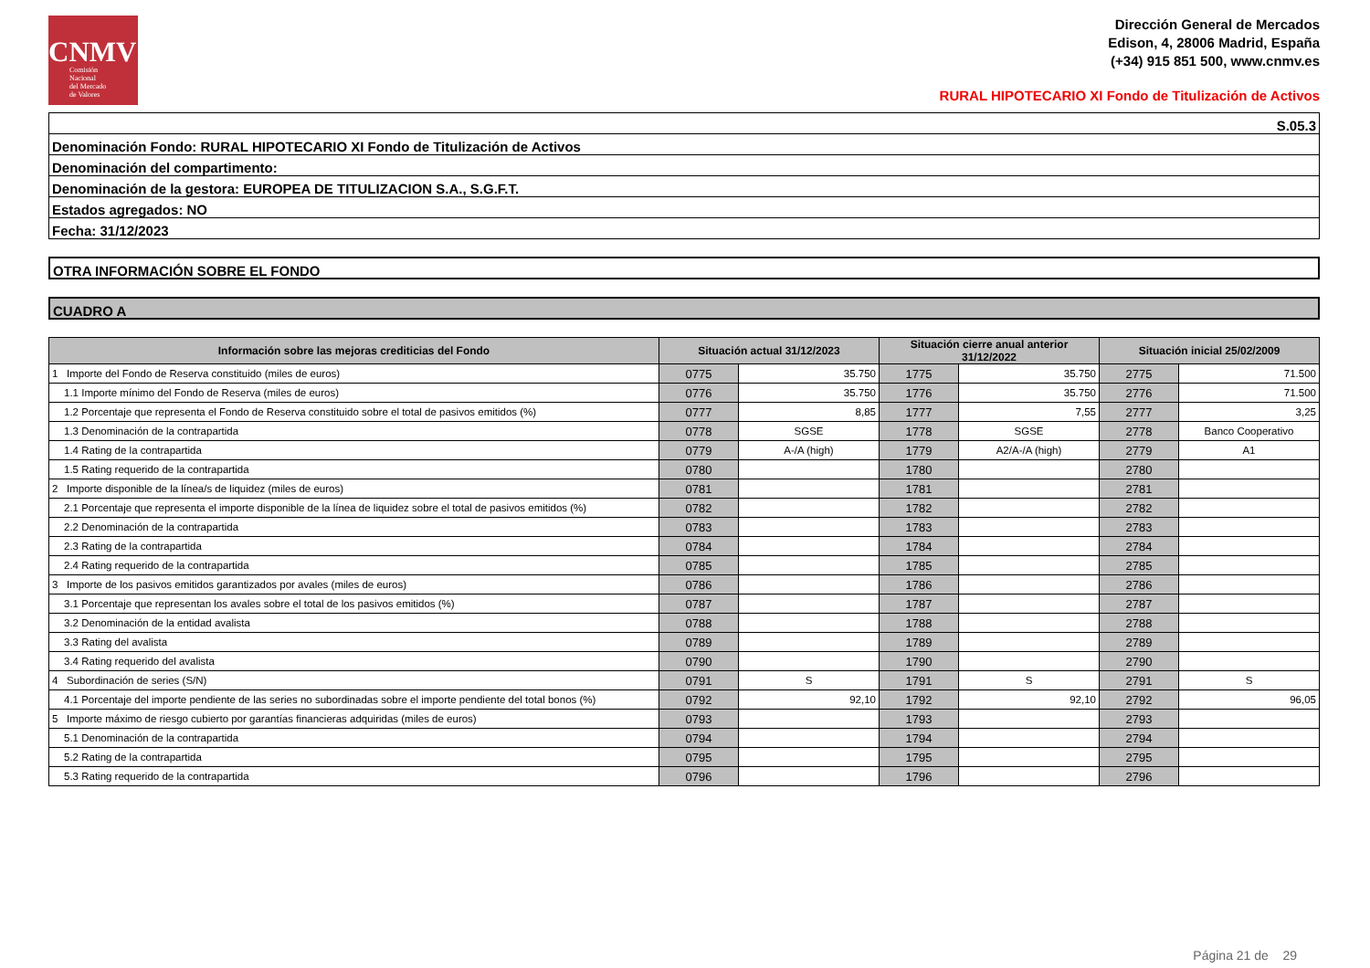CNMV
Comisión
Nacional
del Mercado
de Valores
Dirección General de Mercados
Edison, 4, 28006 Madrid, España
(+34) 915 851 500, www.cnmv.es
RURAL HIPOTECARIO XI Fondo de Titulización de Activos
S.05.3
Denominación Fondo: RURAL HIPOTECARIO XI Fondo de Titulización de Activos
Denominación del compartimento:
Denominación de la gestora: EUROPEA DE TITULIZACION S.A., S.G.F.T.
Estados agregados: NO
Fecha: 31/12/2023
OTRA INFORMACIÓN SOBRE EL FONDO
CUADRO A
| Información sobre las mejoras crediticias del Fondo | Situación actual 31/12/2023 | | Situación cierre anual anterior 31/12/2022 | | Situación inicial 25/02/2009 | |
| --- | --- | --- | --- | --- | --- | --- |
| 1 Importe del Fondo de Reserva constituido (miles de euros) | 0775 | 35.750 | 1775 | 35.750 | 2775 | 71.500 |
| 1.1 Importe mínimo del Fondo de Reserva (miles de euros) | 0776 | 35.750 | 1776 | 35.750 | 2776 | 71.500 |
| 1.2 Porcentaje que representa el Fondo de Reserva constituido sobre el total de pasivos emitidos (%) | 0777 | 8,85 | 1777 | 7,55 | 2777 | 3,25 |
| 1.3 Denominación de la contrapartida | 0778 | SGSE | 1778 | SGSE | 2778 | Banco Cooperativo |
| 1.4 Rating de la contrapartida | 0779 | A-/A (high) | 1779 | A2/A-/A (high) | 2779 | A1 |
| 1.5 Rating requerido de la contrapartida | 0780 | | 1780 | | 2780 | |
| 2 Importe disponible de la línea/s de liquidez (miles de euros) | 0781 | | 1781 | | 2781 | |
| 2.1 Porcentaje que representa el importe disponible de la línea de liquidez sobre el total de pasivos emitidos (%) | 0782 | | 1782 | | 2782 | |
| 2.2 Denominación de la contrapartida | 0783 | | 1783 | | 2783 | |
| 2.3 Rating de la contrapartida | 0784 | | 1784 | | 2784 | |
| 2.4 Rating requerido de la contrapartida | 0785 | | 1785 | | 2785 | |
| 3 Importe de los pasivos emitidos garantizados por avales (miles de euros) | 0786 | | 1786 | | 2786 | |
| 3.1 Porcentaje que representan los avales sobre el total de los pasivos emitidos (%) | 0787 | | 1787 | | 2787 | |
| 3.2 Denominación de la entidad avalista | 0788 | | 1788 | | 2788 | |
| 3.3 Rating del avalista | 0789 | | 1789 | | 2789 | |
| 3.4 Rating requerido del avalista | 0790 | | 1790 | | 2790 | |
| 4 Subordinación de series (S/N) | 0791 | S | 1791 | S | 2791 | S |
| 4.1 Porcentaje del importe pendiente de las series no subordinadas sobre el importe pendiente del total bonos (%) | 0792 | 92,10 | 1792 | 92,10 | 2792 | 96,05 |
| 5 Importe máximo de riesgo cubierto por garantías financieras adquiridas (miles de euros) | 0793 | | 1793 | | 2793 | |
| 5.1 Denominación de la contrapartida | 0794 | | 1794 | | 2794 | |
| 5.2 Rating de la contrapartida | 0795 | | 1795 | | 2795 | |
| 5.3 Rating requerido de la contrapartida | 0796 | | 1796 | | 2796 | |
Página 21 de 29